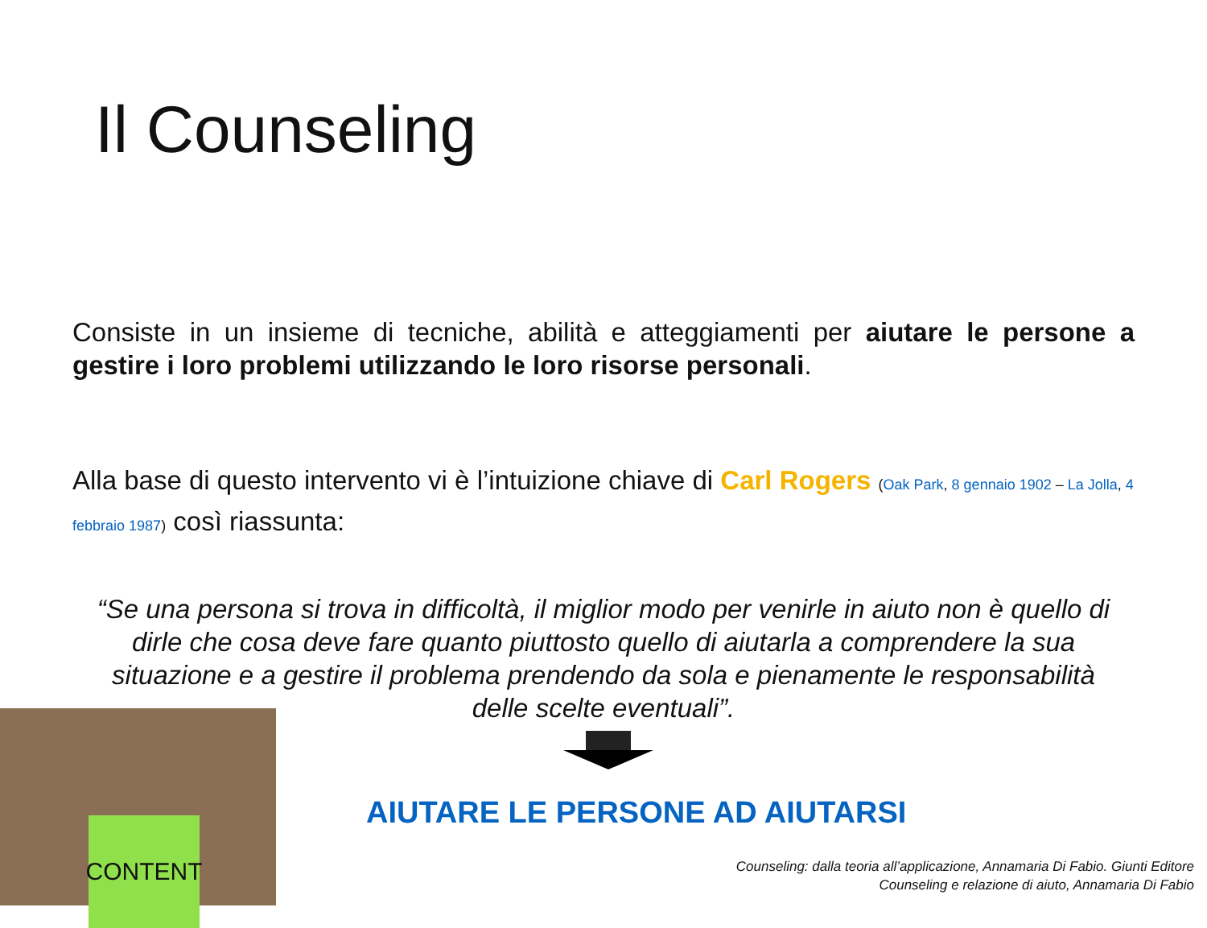Il Counseling
Consiste in un insieme di tecniche, abilità e atteggiamenti per aiutare le persone a gestire i loro problemi utilizzando le loro risorse personali.
Alla base di questo intervento vi è l’intuizione chiave di Carl Rogers (Oak Park, 8 gennaio 1902 – La Jolla, 4 febbraio 1987) così riassunta:
“Se una persona si trova in difficoltà, il miglior modo per venirle in aiuto non è quello di dirle che cosa deve fare quanto piuttosto quello di aiutarla a comprendere la sua situazione e a gestire il problema prendendo da sola e pienamente le responsabilità delle scelte eventuali”.
AIUTARE LE PERSONE AD AIUTARSI
CONTENT
Counseling: dalla teoria all’applicazione, Annamaria Di Fabio. Giunti Editore
Counseling e relazione di aiuto, Annamaria Di Fabio